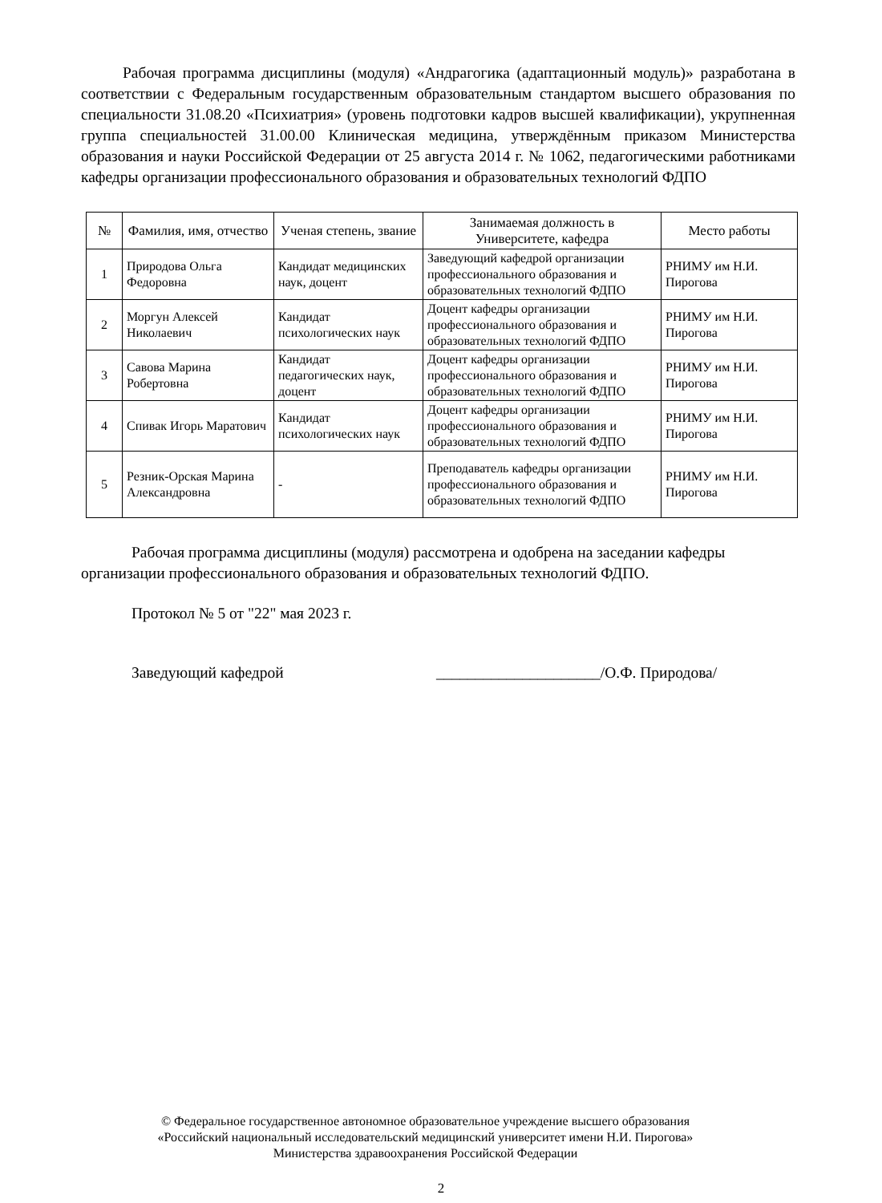Рабочая программа дисциплины (модуля) «Андрагогика (адаптационный модуль)» разработана в соответствии с Федеральным государственным образовательным стандартом высшего образования по специальности 31.08.20 «Психиатрия» (уровень подготовки кадров высшей квалификации), укрупненная группа специальностей 31.00.00 Клиническая медицина, утверждённым приказом Министерства образования и науки Российской Федерации от 25 августа 2014 г. № 1062, педагогическими работниками кафедры организации профессионального образования и образовательных технологий ФДПО
| № | Фамилия, имя, отчество | Ученая степень, звание | Занимаемая должность в Университете, кафедра | Место работы |
| --- | --- | --- | --- | --- |
| 1 | Природова Ольга Федоровна | Кандидат медицинских наук, доцент | Заведующий кафедрой организации профессионального образования и образовательных технологий ФДПО | РНИМУ им Н.И. Пирогова |
| 2 | Моргун Алексей Николаевич | Кандидат психологических наук | Доцент кафедры организации профессионального образования и образовательных технологий ФДПО | РНИМУ им Н.И. Пирогова |
| 3 | Савова Марина Робертовна | Кандидат педагогических наук, доцент | Доцент кафедры организации профессионального образования и образовательных технологий ФДПО | РНИМУ им Н.И. Пирогова |
| 4 | Спивак Игорь Маратович | Кандидат психологических наук | Доцент кафедры организации профессионального образования и образовательных технологий ФДПО | РНИМУ им Н.И. Пирогова |
| 5 | Резник-Орская Марина Александровна | - | Преподаватель кафедры организации профессионального образования и образовательных технологий ФДПО | РНИМУ им Н.И. Пирогова |
Рабочая программа дисциплины (модуля) рассмотрена и одобрена на заседании кафедры организации профессионального образования и образовательных технологий ФДПО.
Протокол № 5 от "22" мая 2023 г.
Заведующий кафедрой _____________________/О.Ф. Природова/
© Федеральное государственное автономное образовательное учреждение высшего образования
«Российский национальный исследовательский медицинский университет имени Н.И. Пирогова»
Министерства здравоохранения Российской Федерации
2